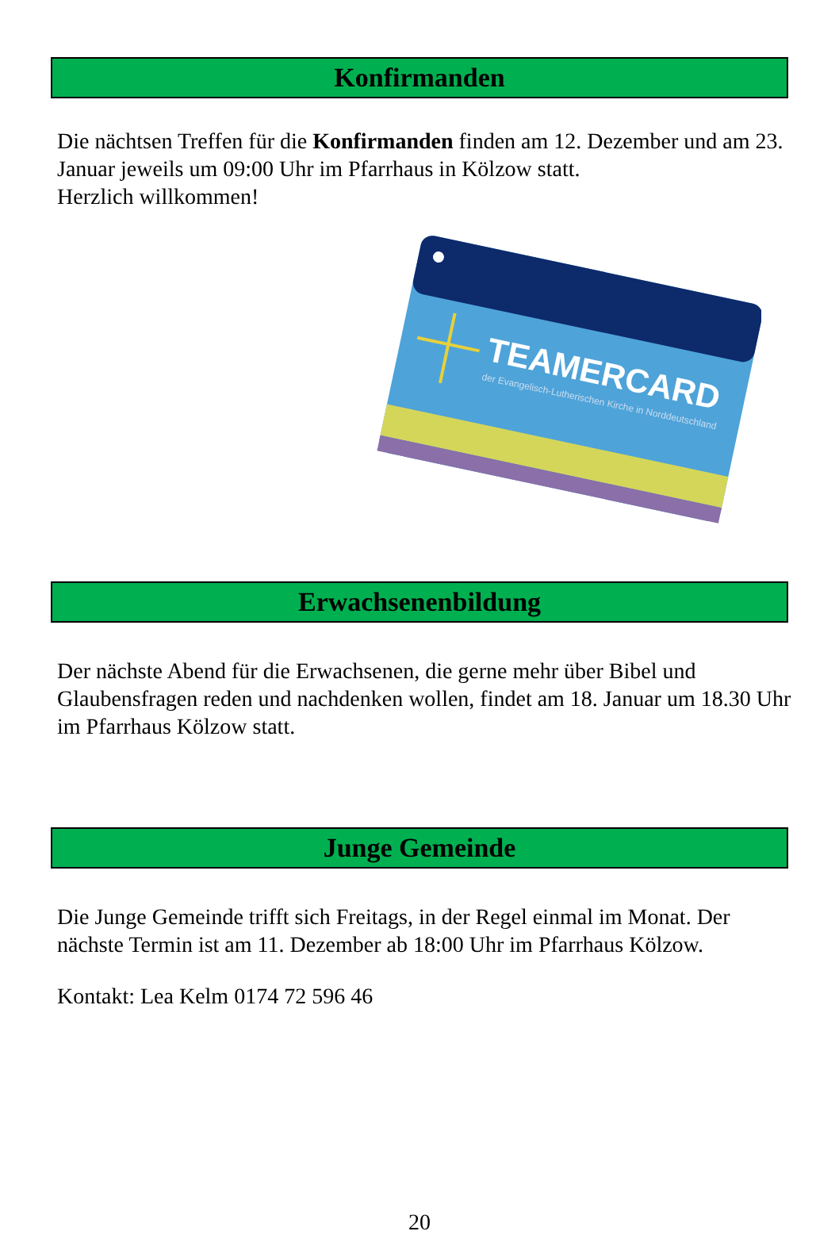Konfirmanden
Die nächtsen Treffen für die Konfirmanden finden am 12. Dezember und am 23. Januar jeweils um 09:00 Uhr im Pfarrhaus in Kölzow statt.
Herzlich willkommen!
TEAMERCARD
der Evangelisch-Lutherischen Kirche in Norddeutschland
Erwachsenenbildung
Der nächste Abend für die Erwachsenen, die gerne mehr über Bibel und Glaubensfragen reden und nachdenken wollen, findet am 18. Januar um 18.30 Uhr im Pfarrhaus Kölzow statt.
Junge Gemeinde
Die Junge Gemeinde trifft sich Freitags, in der Regel einmal im Monat. Der nächste Termin ist am 11. Dezember ab 18:00 Uhr im Pfarrhaus Kölzow.
Kontakt: Lea Kelm 0174 72 596 46
20